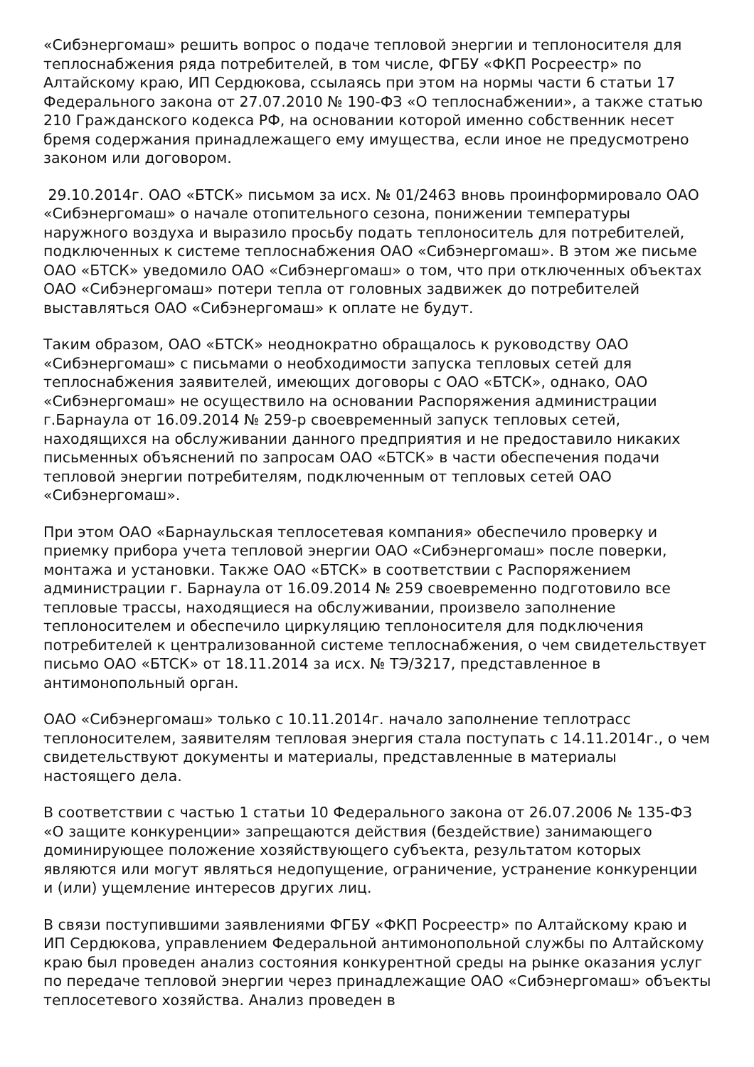«Сибэнергомаш» решить вопрос о подаче тепловой энергии и теплоносителя для теплоснабжения ряда потребителей, в том числе, ФГБУ «ФКП Росреестр» по Алтайскому краю, ИП Сердюкова, ссылаясь при этом на нормы части 6 статьи 17 Федерального закона от 27.07.2010 № 190-ФЗ «О теплоснабжении», а также статью 210 Гражданского кодекса РФ, на основании которой именно собственник несет бремя содержания принадлежащего ему имущества, если иное не предусмотрено законом или договором.
29.10.2014г. ОАО «БТСК» письмом за исх. № 01/2463 вновь проинформировало ОАО «Сибэнергомаш» о начале отопительного сезона, понижении температуры наружного воздуха и выразило просьбу подать теплоноситель для потребителей, подключенных к системе теплоснабжения ОАО «Сибэнергомаш». В этом же письме ОАО «БТСК» уведомило ОАО «Сибэнергомаш» о том, что при отключенных объектах ОАО «Сибэнергомаш» потери тепла от головных задвижек до потребителей выставляться ОАО «Сибэнергомаш» к оплате не будут.
Таким образом, ОАО «БТСК» неоднократно обращалось к руководству ОАО «Сибэнергомаш» с письмами о необходимости запуска тепловых сетей для теплоснабжения заявителей, имеющих договоры с ОАО «БТСК», однако, ОАО «Сибэнергомаш» не осуществило на основании Распоряжения администрации г.Барнаула от 16.09.2014 № 259-р своевременный запуск тепловых сетей, находящихся на обслуживании данного предприятия и не предоставило никаких письменных объяснений по запросам ОАО «БТСК» в части обеспечения подачи тепловой энергии потребителям, подключенным от тепловых сетей ОАО «Сибэнергомаш».
При этом ОАО «Барнаульская теплосетевая компания» обеспечило проверку и приемку прибора учета тепловой энергии ОАО «Сибэнергомаш» после поверки, монтажа и установки. Также ОАО «БТСК» в соответствии с Распоряжением администрации г. Барнаула от 16.09.2014 № 259 своевременно подготовило все тепловые трассы, находящиеся на обслуживании, произвело заполнение теплоносителем и обеспечило циркуляцию теплоносителя для подключения потребителей к централизованной системе теплоснабжения, о чем свидетельствует письмо ОАО «БТСК» от 18.11.2014 за исх. № ТЭ/3217, представленное в антимонопольный орган.
ОАО «Сибэнергомаш» только с 10.11.2014г. начало заполнение теплотрасс теплоносителем, заявителям тепловая энергия стала поступать с 14.11.2014г., о чем свидетельствуют документы и материалы, представленные в материалы настоящего дела.
В соответствии с частью 1 статьи 10 Федерального закона от 26.07.2006 № 135-ФЗ «О защите конкуренции» запрещаются действия (бездействие) занимающего доминирующее положение хозяйствующего субъекта, результатом которых являются или могут являться недопущение, ограничение, устранение конкуренции и (или) ущемление интересов других лиц.
В связи поступившими заявлениями ФГБУ «ФКП Росреестр» по Алтайскому краю и ИП Сердюкова, управлением Федеральной антимонопольной службы по Алтайскому краю был проведен анализ состояния конкурентной среды на рынке оказания услуг по передаче тепловой энергии через принадлежащие ОАО «Сибэнергомаш» объекты теплосетевого хозяйства. Анализ проведен в